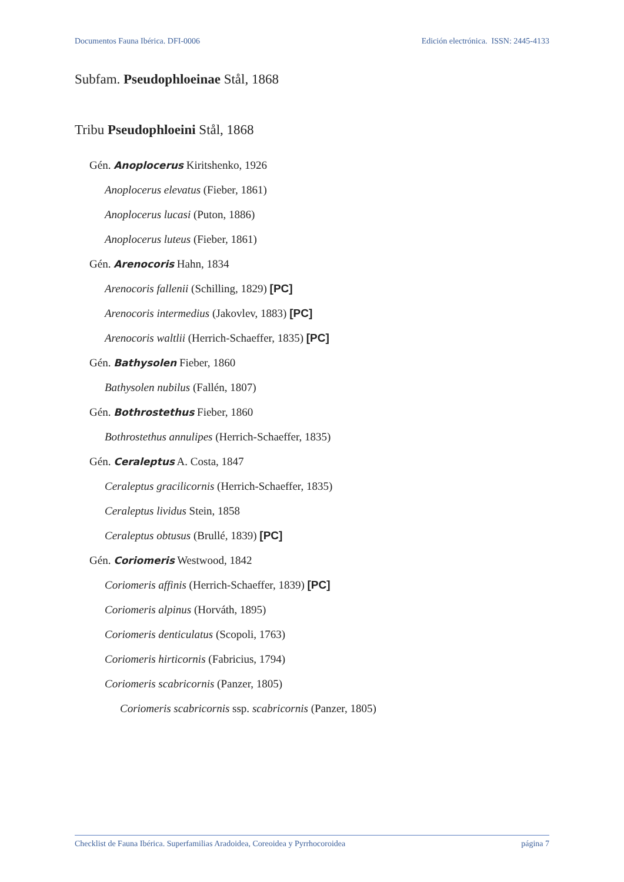Documentos Fauna Ibérica. DFI-0006 Edición electrónica. ISSN: 2445-4133
Subfam. Pseudophloeinae Stål, 1868
Tribu Pseudophloeini Stål, 1868
Gén. Anoplocerus Kiritshenko, 1926
Anoplocerus elevatus (Fieber, 1861)
Anoplocerus lucasi (Puton, 1886)
Anoplocerus luteus (Fieber, 1861)
Gén. Arenocoris Hahn, 1834
Arenocoris fallenii (Schilling, 1829) [PC]
Arenocoris intermedius (Jakovlev, 1883) [PC]
Arenocoris waltlii (Herrich-Schaeffer, 1835) [PC]
Gén. Bathysolen Fieber, 1860
Bathysolen nubilus (Fallén, 1807)
Gén. Bothrostethus Fieber, 1860
Bothrostethus annulipes (Herrich-Schaeffer, 1835)
Gén. Ceraleptus A. Costa, 1847
Ceraleptus gracilicornis (Herrich-Schaeffer, 1835)
Ceraleptus lividus Stein, 1858
Ceraleptus obtusus (Brullé, 1839) [PC]
Gén. Coriomeris Westwood, 1842
Coriomeris affinis (Herrich-Schaeffer, 1839) [PC]
Coriomeris alpinus (Horváth, 1895)
Coriomeris denticulatus (Scopoli, 1763)
Coriomeris hirticornis (Fabricius, 1794)
Coriomeris scabricornis (Panzer, 1805)
Coriomeris scabricornis ssp. scabricornis (Panzer, 1805)
Checklist de Fauna Ibérica. Superfamilias Aradoidea, Coreoidea y Pyrrhocoroidea página 7